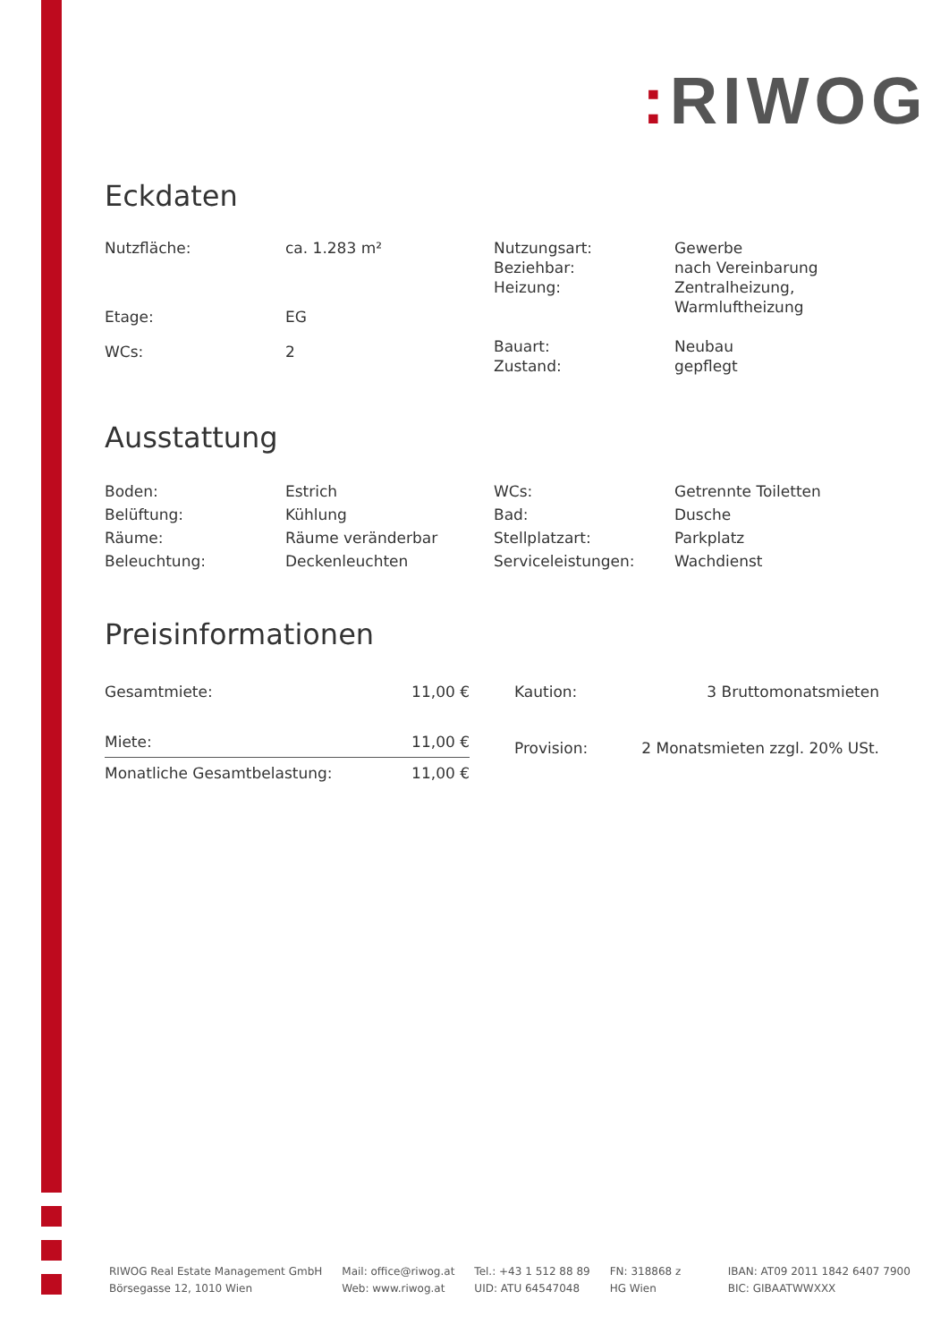: RIWOG
Eckdaten
| Nutzfläche: | ca. 1.283 m² |
| Etage: | EG |
| WCs: | 2 |
| Nutzungsart: | Gewerbe |
| Beziehbar: | nach Vereinbarung |
| Heizung: | Zentralheizung, Warmluftheizung |
| Bauart: | Neubau |
| Zustand: | gepflegt |
Ausstattung
| Boden: | Estrich |
| Belüftung: | Kühlung |
| Räume: | Räume veränderbar |
| Beleuchtung: | Deckenleuchten |
| WCs: | Getrennte Toiletten |
| Bad: | Dusche |
| Stellplatzart: | Parkplatz |
| Serviceleistungen: | Wachdienst |
Preisinformationen
| Gesamtmiete: | 11,00 € |
| Miete: | 11,00 € |
| Monatliche Gesamtbelastung: | 11,00 € |
| Kaution: | 3 Bruttomonatsmieten |
| Provision: | 2 Monatsmieten zzgl. 20% USt. |
RIWOG Real Estate Management GmbH
Börsegasse 12, 1010 Wien
Mail: office@riwog.at
Web: www.riwog.at
Tel.: +43 1 512 88 89
UID: ATU 64547048
FN: 318868 z
HG Wien
IBAN: AT09 2011 1842 6407 7900
BIC: GIBAATWWXXX